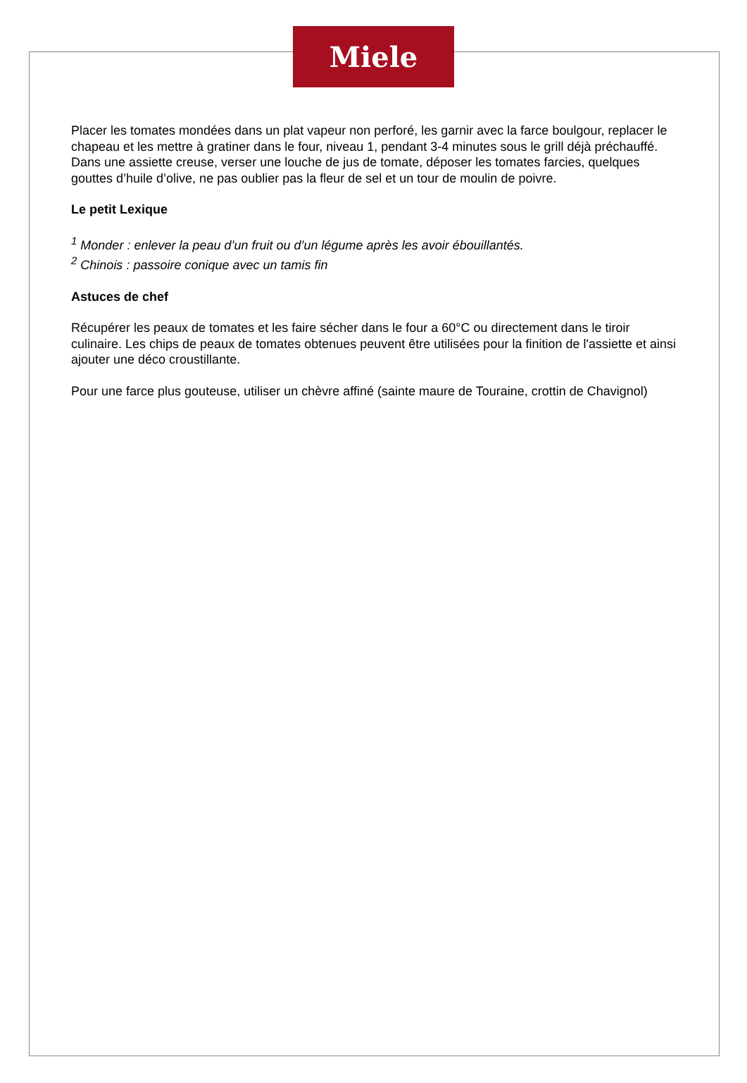Miele
Placer les tomates mondées dans un plat vapeur non perforé, les garnir avec la farce boulgour, replacer le chapeau et les mettre à gratiner dans le four, niveau 1, pendant 3-4 minutes sous le grill déjà préchauffé.
Dans une assiette creuse, verser une louche de jus de tomate, déposer les tomates farcies, quelques gouttes d’huile d’olive, ne pas oublier pas la fleur de sel et un tour de moulin de poivre.
Le petit Lexique
<sup>1</sup> Monder : enlever la peau d’un fruit ou d’un légume après les avoir ébouillantés.
<sup>2</sup> Chinois : passoire conique avec un tamis fin
Astuces de chef
Récupérer les peaux de tomates et les faire sécher dans le four a 60°C ou directement dans le tiroir culinaire. Les chips de peaux de tomates obtenues peuvent être utilisées pour la finition de l'assiette et ainsi ajouter une déco croustillante.
Pour une farce plus gouteuse, utiliser un chèvre affiné (sainte maure de Touraine, crottin de Chavignol)